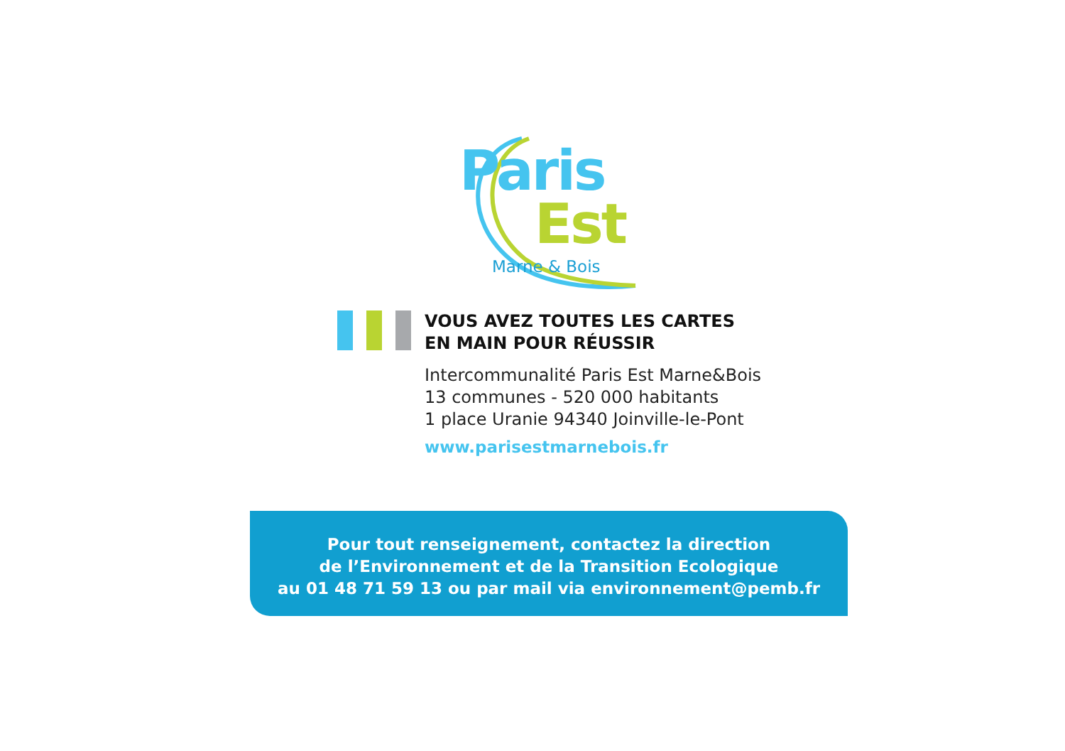Paris
Est
Marne & Bois
VOUS AVEZ TOUTES LES CARTES
EN MAIN POUR RÉUSSIR
Intercommunalité Paris Est Marne&Bois
13 communes - 520 000 habitants
1 place Uranie 94340 Joinville-le-Pont
www.parisestmarnebois.fr
Pour tout renseignement, contactez la direction
de l’Environnement et de la Transition Ecologique
au 01 48 71 59 13 ou par mail via environnement@pemb.fr